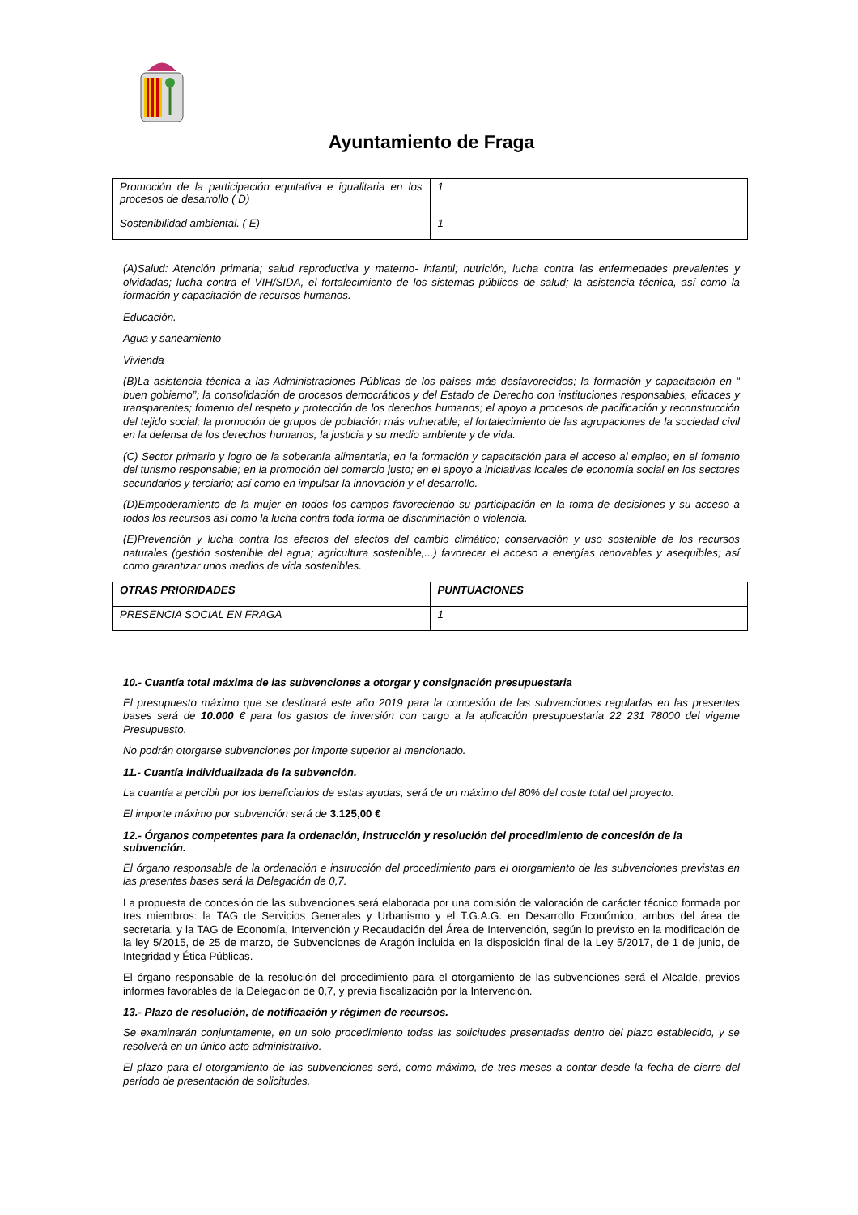Ayuntamiento de Fraga
| Promoción de la participación equitativa e igualitaria en los procesos de desarrollo ( D) | 1 |
| Sostenibilidad ambiental. ( E) | 1 |
(A)Salud: Atención primaria; salud reproductiva y materno- infantil; nutrición, lucha contra las enfermedades prevalentes y olvidadas; lucha contra el VIH/SIDA, el fortalecimiento de los sistemas públicos de salud; la asistencia técnica, así como la formación y capacitación de recursos humanos.
Educación.
Agua y saneamiento
Vivienda
(B)La asistencia técnica a las Administraciones Públicas de los países más desfavorecidos; la formación y capacitación en “ buen gobierno”; la consolidación de procesos democráticos y del Estado de Derecho con instituciones responsables, eficaces y transparentes; fomento del respeto y protección de los derechos humanos; el apoyo a procesos de pacificación y reconstrucción del tejido social; la promoción de grupos de población más vulnerable; el fortalecimiento de las agrupaciones de la sociedad civil en la defensa de los derechos humanos, la justicia y su medio ambiente y de vida.
(C) Sector primario y logro de la soberanía alimentaria; en la formación y capacitación para el acceso al empleo; en el fomento del turismo responsable; en la promoción del comercio justo; en el apoyo a iniciativas locales de economía social en los sectores secundarios y terciario; así como en impulsar la innovación y el desarrollo.
(D)Empoderamiento de la mujer en todos los campos favoreciendo su participación en la toma de decisiones y su acceso a todos los recursos así como la lucha contra toda forma de discriminación o violencia.
(E)Prevención y lucha contra los efectos del efectos del cambio climático; conservación y uso sostenible de los recursos naturales (gestión sostenible del agua; agricultura sostenible,...) favorecer el acceso a energías renovables y asequibles; así como garantizar unos medios de vida sostenibles.
| OTRAS PRIORIDADES | PUNTUACIONES |
| PRESENCIA SOCIAL EN FRAGA | 1 |
10.- Cuantía total máxima de las subvenciones a otorgar y consignación presupuestaria
El presupuesto máximo que se destinará este año 2019 para la concesión de las subvenciones reguladas en las presentes bases será de 10.000 € para los gastos de inversión con cargo a la aplicación presupuestaria 22 231 78000 del vigente Presupuesto.
No podrán otorgarse subvenciones por importe superior al mencionado.
11.- Cuantía individualizada de la subvención.
La cuantía a percibir por los beneficiarios de estas ayudas, será de un máximo del 80% del coste total del proyecto.
El importe máximo por subvención será de 3.125,00 €
12.- Órganos competentes para la ordenación, instrucción y resolución del procedimiento de concesión de la subvención.
El órgano responsable de la ordenación e instrucción del procedimiento para el otorgamiento de las subvenciones previstas en las presentes bases será la Delegación de 0,7.
La propuesta de concesión de las subvenciones será elaborada por una comisión de valoración de carácter técnico formada por tres miembros: la TAG de Servicios Generales y Urbanismo y el T.G.A.G. en Desarrollo Económico, ambos del área de secretaria, y la TAG de Economía, Intervención y Recaudación del Área de Intervención, según lo previsto en la modificación de la ley 5/2015, de 25 de marzo, de Subvenciones de Aragón incluida en la disposición final de la Ley 5/2017, de 1 de junio, de Integridad y Ética Públicas.
El órgano responsable de la resolución del procedimiento para el otorgamiento de las subvenciones será el Alcalde, previos informes favorables de la Delegación de 0,7, y previa fiscalización por la Intervención.
13.- Plazo de resolución, de notificación y régimen de recursos.
Se examinarán conjuntamente, en un solo procedimiento todas las solicitudes presentadas dentro del plazo establecido, y se resolverá en un único acto administrativo.
El plazo para el otorgamiento de las subvenciones será, como máximo, de tres meses a contar desde la fecha de cierre del período de presentación de solicitudes.